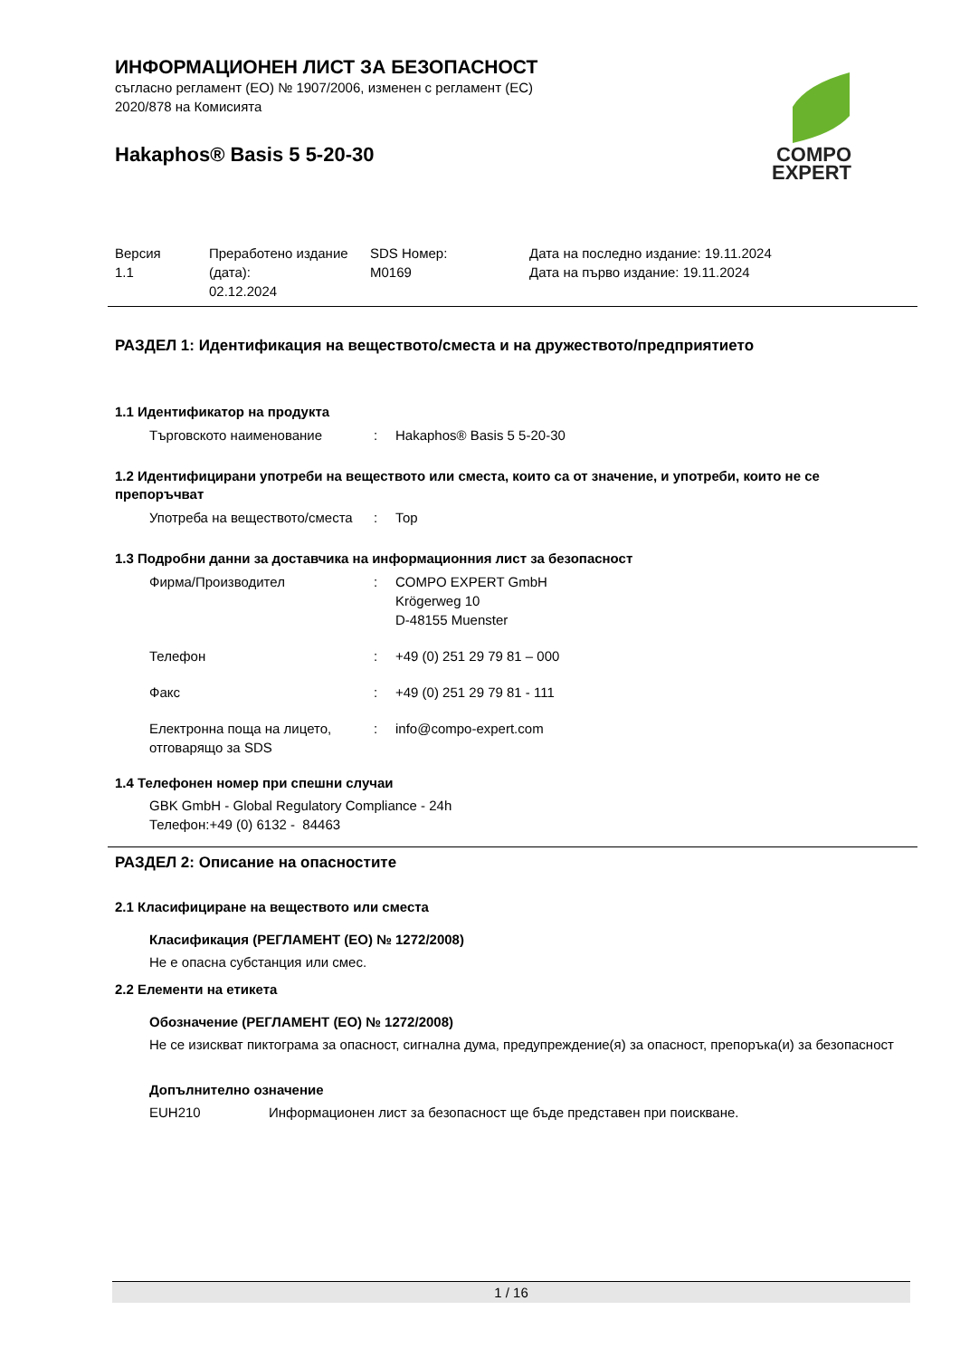ИНФОРМАЦИОНЕН ЛИСТ ЗА БЕЗОПАСНОСТ
съгласно регламент (ЕО) № 1907/2006, изменен с регламент (ЕС)
2020/878 на Комисията
Hakaphos® Basis 5 5-20-30
COMPO
EXPERT
| Версия 1.1 | Преработено издание (дата): 02.12.2024 | SDS Номер: M0169 | Дата на последно издание: 19.11.2024 Дата на първо издание: 19.11.2024 |
РАЗДЕЛ 1: Идентификация на веществото/сместа и на дружеството/предприятието
1.1 Идентификатор на продукта
| Търговското наименование | : | Hakaphos® Basis 5 5-20-30 |
1.2 Идентифицирани употреби на веществото или сместа, които са от значение, и употреби, които не се препоръчват
| Употреба на веществото/сместа | : | Тор |
1.3 Подробни данни за доставчика на информационния лист за безопасност
| Фирма/Производител | : | COMPO EXPERT GmbH Krögerweg 10 D-48155 Muenster |
| Телефон | : | +49 (0) 251 29 79 81 – 000 |
| Факс | : | +49 (0) 251 29 79 81 - 111 |
| Електронна поща на лицето, отговарящо за SDS | : | info@compo-expert.com |
1.4 Телефонен номер при спешни случаи
GBK GmbH - Global Regulatory Compliance - 24h
Телефон:+49 (0) 6132 - 84463
РАЗДЕЛ 2: Описание на опасностите
2.1 Класифициране на веществото или сместа
Класификация (РЕГЛАМЕНТ (ЕО) № 1272/2008)
Не е опасна субстанция или смес.
2.2 Елементи на етикета
Обозначение (РЕГЛАМЕНТ (ЕО) № 1272/2008)
Не се изискват пиктограма за опасност, сигнална дума, предупреждение(я) за опасност, препоръка(и) за безопасност
Допълнително означение
| EUH210 | Информационен лист за безопасност ще бъде представен при поискване. |
1 / 16